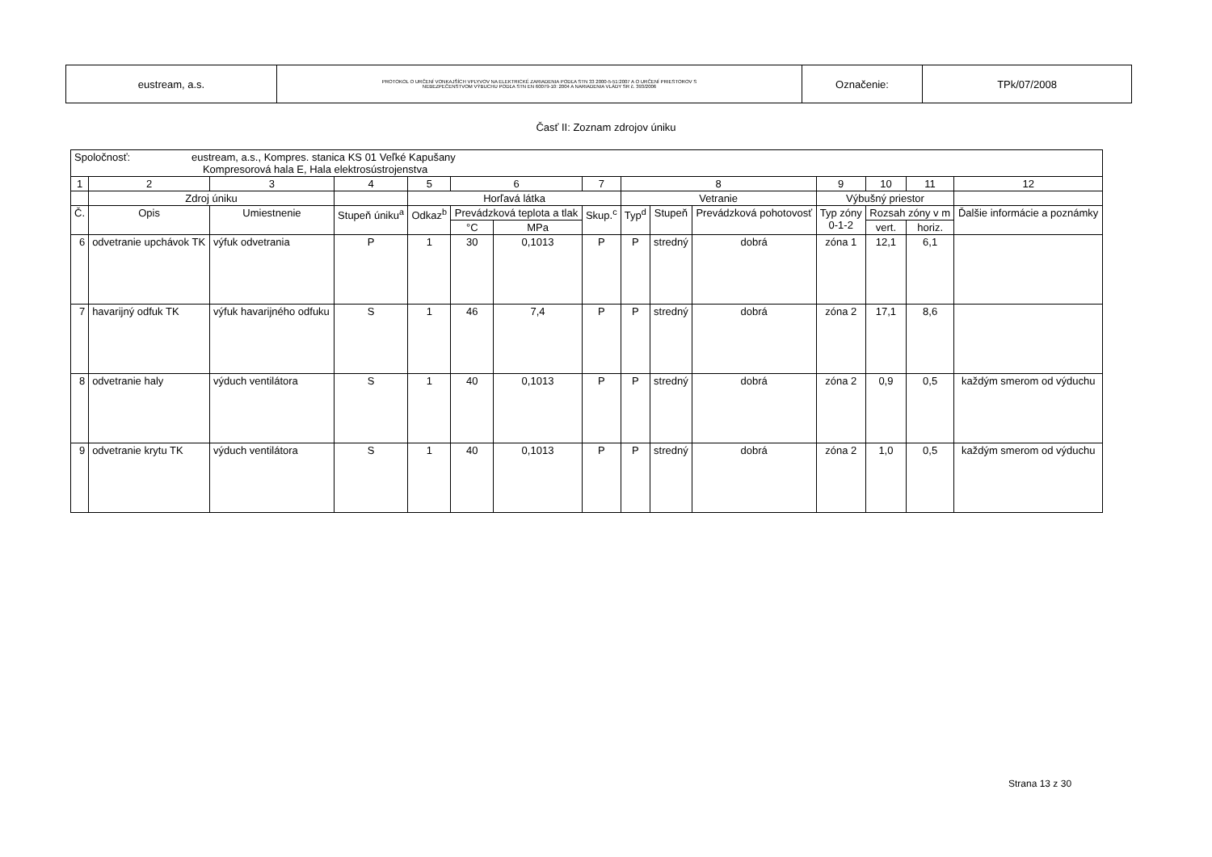| eustream, a.s. | PROTOKOL O URČENÍ VONKAJŠÍCH VPLYVOV NA ELEKTRICKÉ ZARIADENIA PODĽA STN 33 2000-5-51:2007 A O URČENÍ PRIESTOROV S NEBEZPEČENSTVOM VÝBUCHU PODĽA STN EN 60079-10: 2004 A NARIADENIA VLÁDY SR č. 393/2006 | Označenie: | TPk/07/2008 |
Časť II: Zoznam zdrojov úniku
| Spoločnosť: eustream, a.s., Kompres. stanica KS 01 Veľké Kapušany Kompresorová hala E, Hala elektrosústrojenstva | | | | | | | | | | | | | | |
| 1 | 2 | 3 | 4 | 5 | 6 | | 7 | 8 | | | 9 | 10 | 11 | 12 |
| | Zdroj úniku | | | Horľavá látka | | | | Vetranie | | | Výbušný priestor | | | |
| Č. | Opis | Umiestnenie | Stupeň úniku<sup>a</sup> | Odkaz<sup>b</sup> | Prevádzková teplota a tlak | | Skup.<sup>c</sup> | Typ<sup>d</sup> | Stupeň | Prevádzková pohotovosť | Typ zóny 0-1-2 | Rozsah zóny v m | | Ďalšie informácie a poznámky |
| | | | | | °C | MPa | | | | | | vert. | horiz. | |
| 6 | odvetranie upchávok TK | výfuk odvetrania | P | 1 | 30 | 0,1013 | P | P | stredný | dobrá | zóna 1 | 12,1 | 6,1 | |
| 7 | havarijný odfuk TK | výfuk havarijného odfuku | S | 1 | 46 | 7,4 | P | P | stredný | dobrá | zóna 2 | 17,1 | 8,6 | |
| 8 | odvetranie haly | výduch ventilátora | S | 1 | 40 | 0,1013 | P | P | stredný | dobrá | zóna 2 | 0,9 | 0,5 | každým smerom od výduchu |
| 9 | odvetranie krytu TK | výduch ventilátora | S | 1 | 40 | 0,1013 | P | P | stredný | dobrá | zóna 2 | 1,0 | 0,5 | každým smerom od výduchu |
Strana 13 z 30